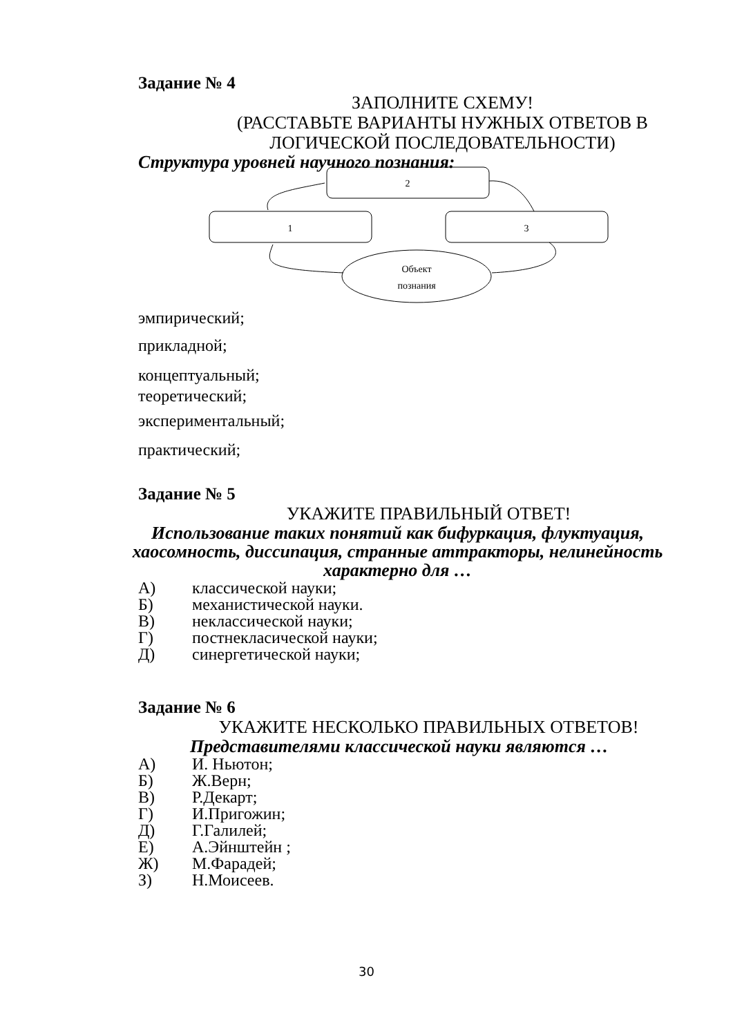Задание № 4
ЗАПОЛНИТЕ СХЕМУ!
(РАССТАВЬТЕ ВАРИАНТЫ НУЖНЫХ ОТВЕТОВ В ЛОГИЧЕСКОЙ ПОСЛЕДОВАТЕЛЬНОСТИ)
Структура уровней научного познания:
2
1
3
Объект
познания
эмпирический;
прикладной;
концептуальный;
теоретический;
экспериментальный;
практический;
Задание № 5
УКАЖИТЕ ПРАВИЛЬНЫЙ ОТВЕТ!
Использование таких понятий как бифуркация, флуктуация, хаосомность, диссипация, странные аттракторы, нелинейность характерно для …
А) классической науки;
Б) механистической науки.
В) неклассической науки;
Г) постнекласической науки;
Д) синергетической науки;
Задание № 6
УКАЖИТЕ НЕСКОЛЬКО ПРАВИЛЬНЫХ ОТВЕТОВ!
Представителями классической науки являются …
А) И. Ньютон;
Б) Ж.Верн;
В) Р.Декарт;
Г) И.Пригожин;
Д) Г.Галилей;
Е) А.Эйнштейн ;
Ж) М.Фарадей;
З) Н.Моисеев.
30